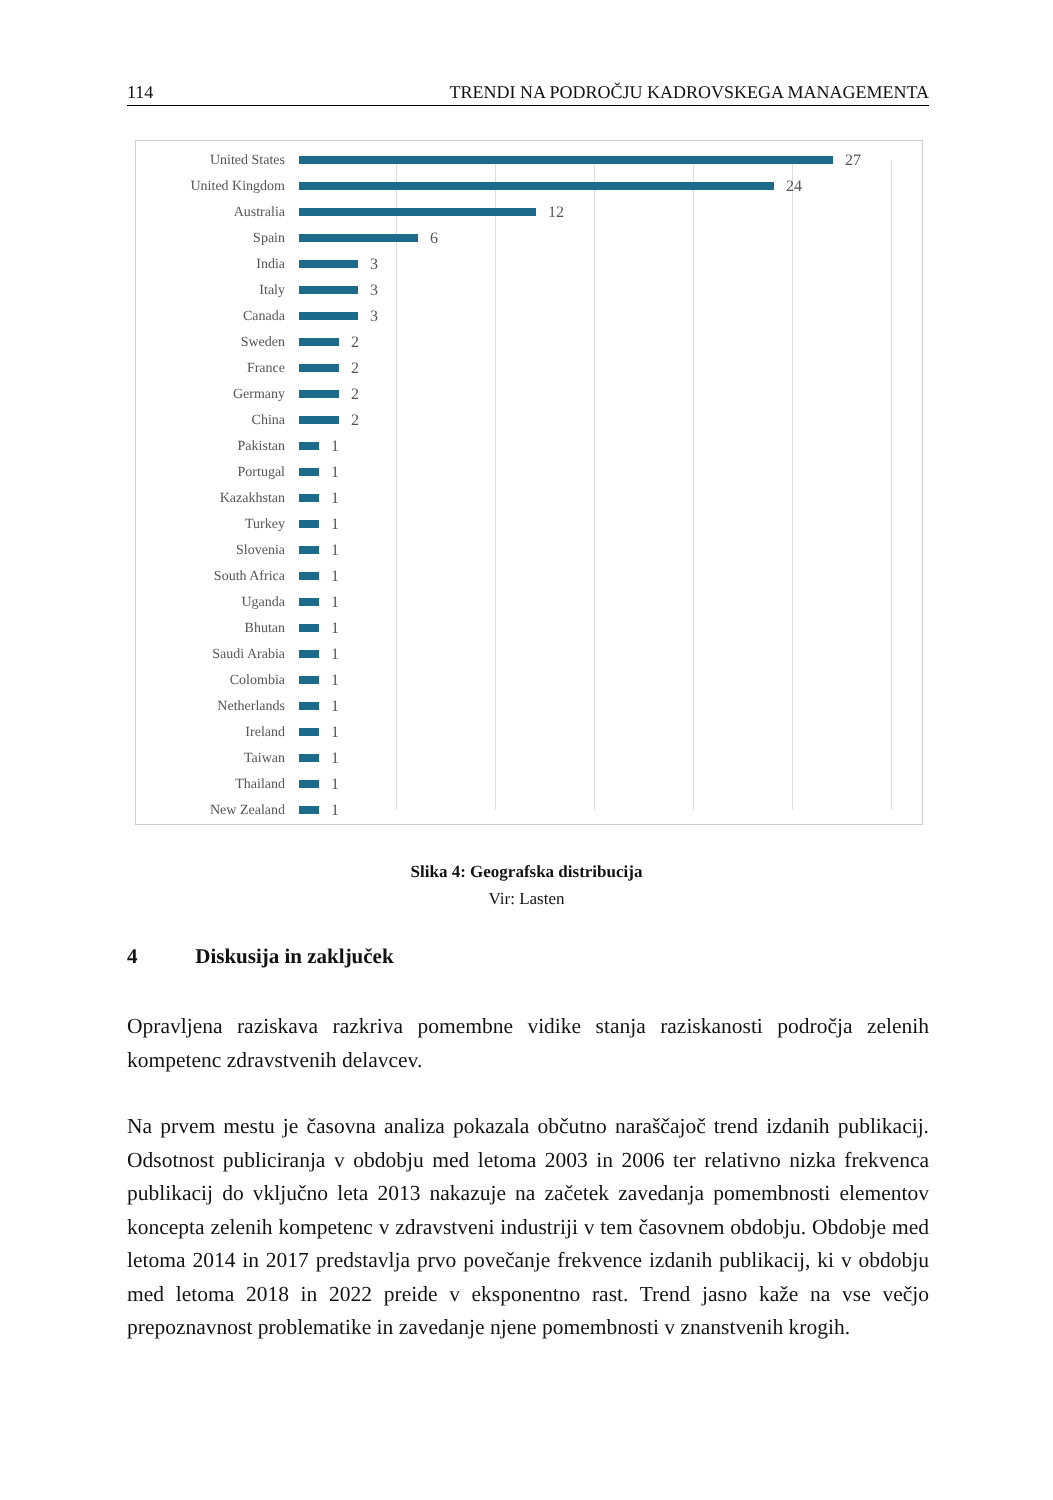114 TRENDI NA PODROČJU KADROVSKEGA MANAGEMENTA
United States 27
United Kingdom 24
Australia 12
Spain 6
India 3
Italy 3
Canada 3
Sweden 2
France 2
Germany 2
China 2
Pakistan 1
Portugal 1
Kazakhstan 1
Turkey 1
Slovenia 1
South Africa 1
Uganda 1
Bhutan 1
Saudi Arabia 1
Colombia 1
Netherlands 1
Ireland 1
Taiwan 1
Thailand 1
New Zealand 1
Slika 4: Geografska distribucija
Vir: Lasten
4 Diskusija in zaključek
Opravljena raziskava razkriva pomembne vidike stanja raziskanosti področja zelenih kompetenc zdravstvenih delavcev.
Na prvem mestu je časovna analiza pokazala občutno naraščajoč trend izdanih publikacij. Odsotnost publiciranja v obdobju med letoma 2003 in 2006 ter relativno nizka frekvenca publikacij do vključno leta 2013 nakazuje na začetek zavedanja pomembnosti elementov koncepta zelenih kompetenc v zdravstveni industriji v tem časovnem obdobju. Obdobje med letoma 2014 in 2017 predstavlja prvo povečanje frekvence izdanih publikacij, ki v obdobju med letoma 2018 in 2022 preide v eksponentno rast. Trend jasno kaže na vse večjo prepoznavnost problematike in zavedanje njene pomembnosti v znanstvenih krogih.